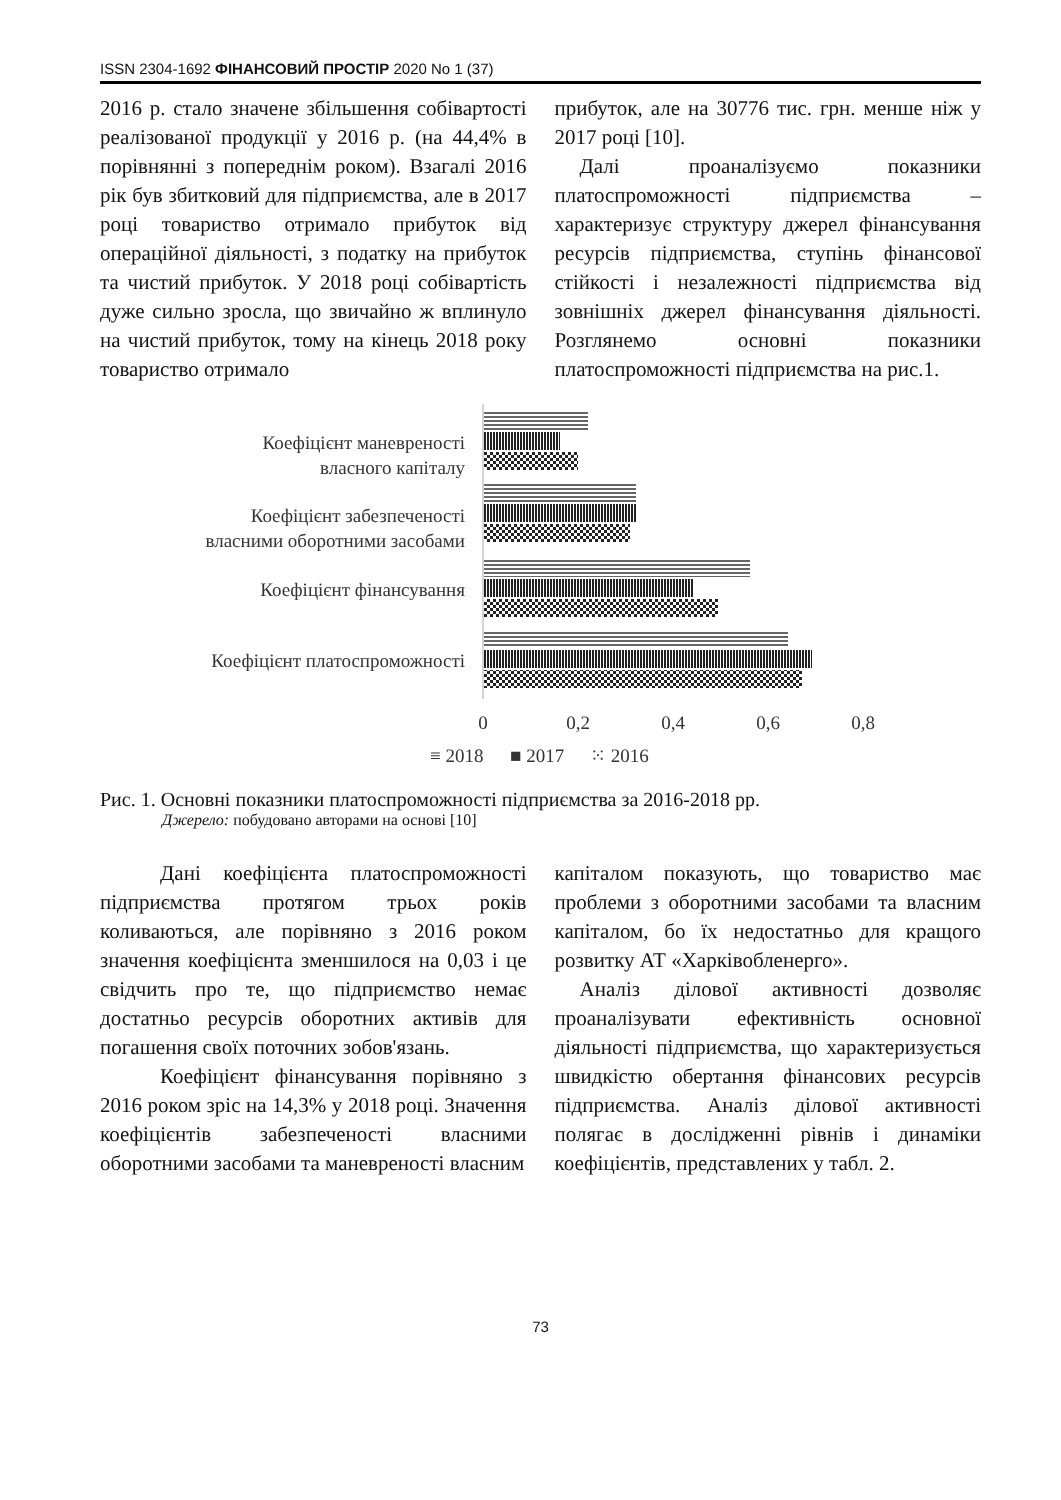ISSN 2304-1692 ФІНАНСОВИЙ ПРОСТІР 2020 No 1 (37)
2016 р. стало значене збільшення собівартості реалізованої продукції у 2016 р. (на 44,4% в порівнянні з попереднім роком). Взагалі 2016 рік був збитковий для підприємства, але в 2017 році товариство отримало прибуток від операційної діяльності, з податку на прибуток та чистий прибуток. У 2018 році собівартість дуже сильно зросла, що звичайно ж вплинуло на чистий прибуток, тому на кінець 2018 року товариство отримало
прибуток, але на 30776 тис. грн. менше ніж у 2017 році [10].
Далі проаналізуємо показники платоспроможності підприємства – характеризує структуру джерел фінансування ресурсів підприємства, ступінь фінансової стійкості і незалежності підприємства від зовнішніх джерел фінансування діяльності. Розглянемо основні показники платоспроможності підприємства на рис.1.
Коефіцієнт маневреності
власного капіталу
Коефіцієнт забезпеченості
власними оборотними засобами
Коефіцієнт фінансування
Коефіцієнт платоспроможності
0
0,2
0,4
0,6
0,8
≡ 2018
■ 2017
⁙ 2016
Рис. 1. Основні показники платоспроможності підприємства за 2016-2018 рр.
Джерело: побудовано авторами на основі [10]
Дані коефіцієнта платоспроможності підприємства протягом трьох років коливаються, але порівняно з 2016 роком значення коефіцієнта зменшилося на 0,03 і це свідчить про те, що підприємство немає достатньо ресурсів оборотних активів для погашення своїх поточних зобов'язань.
Коефіцієнт фінансування порівняно з 2016 роком зріс на 14,3% у 2018 році. Значення коефіцієнтів забезпеченості власними оборотними засобами та маневреності власним
капіталом показують, що товариство має проблеми з оборотними засобами та власним капіталом, бо їх недостатньо для кращого розвитку АТ «Харківобленерго».
Аналіз ділової активності дозволяє проаналізувати ефективність основної діяльності підприємства, що характеризується швидкістю обертання фінансових ресурсів підприємства. Аналіз ділової активності полягає в дослідженні рівнів і динаміки коефіцієнтів, представлених у табл. 2.
73